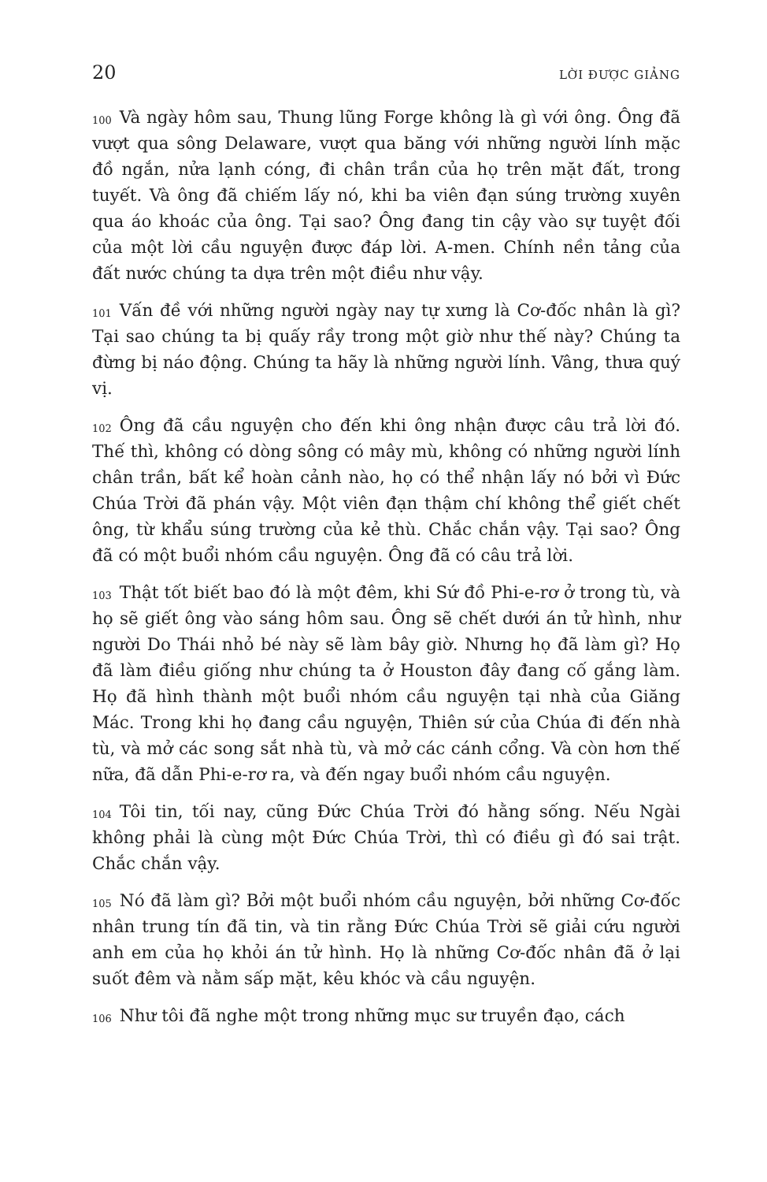20 LỜI ĐƯỢC GIẢNG
100 Và ngày hôm sau, Thung lũng Forge không là gì với ông. Ông đã vượt qua sông Delaware, vượt qua băng với những người lính mặc đồ ngắn, nửa lạnh cóng, đi chân trần của họ trên mặt đất, trong tuyết. Và ông đã chiếm lấy nó, khi ba viên đạn súng trường xuyên qua áo khoác của ông. Tại sao? Ông đang tin cậy vào sự tuyệt đối của một lời cầu nguyện được đáp lời. A-men. Chính nền tảng của đất nước chúng ta dựa trên một điều như vậy.
101 Vấn đề với những người ngày nay tự xưng là Cơ-đốc nhân là gì? Tại sao chúng ta bị quấy rầy trong một giờ như thế này? Chúng ta đừng bị náo động. Chúng ta hãy là những người lính. Vâng, thưa quý vị.
102 Ông đã cầu nguyện cho đến khi ông nhận được câu trả lời đó. Thế thì, không có dòng sông có mây mù, không có những người lính chân trần, bất kể hoàn cảnh nào, họ có thể nhận lấy nó bởi vì Đức Chúa Trời đã phán vậy. Một viên đạn thậm chí không thể giết chết ông, từ khẩu súng trường của kẻ thù. Chắc chắn vậy. Tại sao? Ông đã có một buổi nhóm cầu nguyện. Ông đã có câu trả lời.
103 Thật tốt biết bao đó là một đêm, khi Sứ đồ Phi-e-rơ ở trong tù, và họ sẽ giết ông vào sáng hôm sau. Ông sẽ chết dưới án tử hình, như người Do Thái nhỏ bé này sẽ làm bây giờ. Nhưng họ đã làm gì? Họ đã làm điều giống như chúng ta ở Houston đây đang cố gắng làm. Họ đã hình thành một buổi nhóm cầu nguyện tại nhà của Giăng Mác. Trong khi họ đang cầu nguyện, Thiên sứ của Chúa đi đến nhà tù, và mở các song sắt nhà tù, và mở các cánh cổng. Và còn hơn thế nữa, đã dẫn Phi-e-rơ ra, và đến ngay buổi nhóm cầu nguyện.
104 Tôi tin, tối nay, cũng Đức Chúa Trời đó hằng sống. Nếu Ngài không phải là cùng một Đức Chúa Trời, thì có điều gì đó sai trật. Chắc chắn vậy.
105 Nó đã làm gì? Bởi một buổi nhóm cầu nguyện, bởi những Cơ-đốc nhân trung tín đã tin, và tin rằng Đức Chúa Trời sẽ giải cứu người anh em của họ khỏi án tử hình. Họ là những Cơ-đốc nhân đã ở lại suốt đêm và nằm sấp mặt, kêu khóc và cầu nguyện.
106 Như tôi đã nghe một trong những mục sư truyền đạo, cách